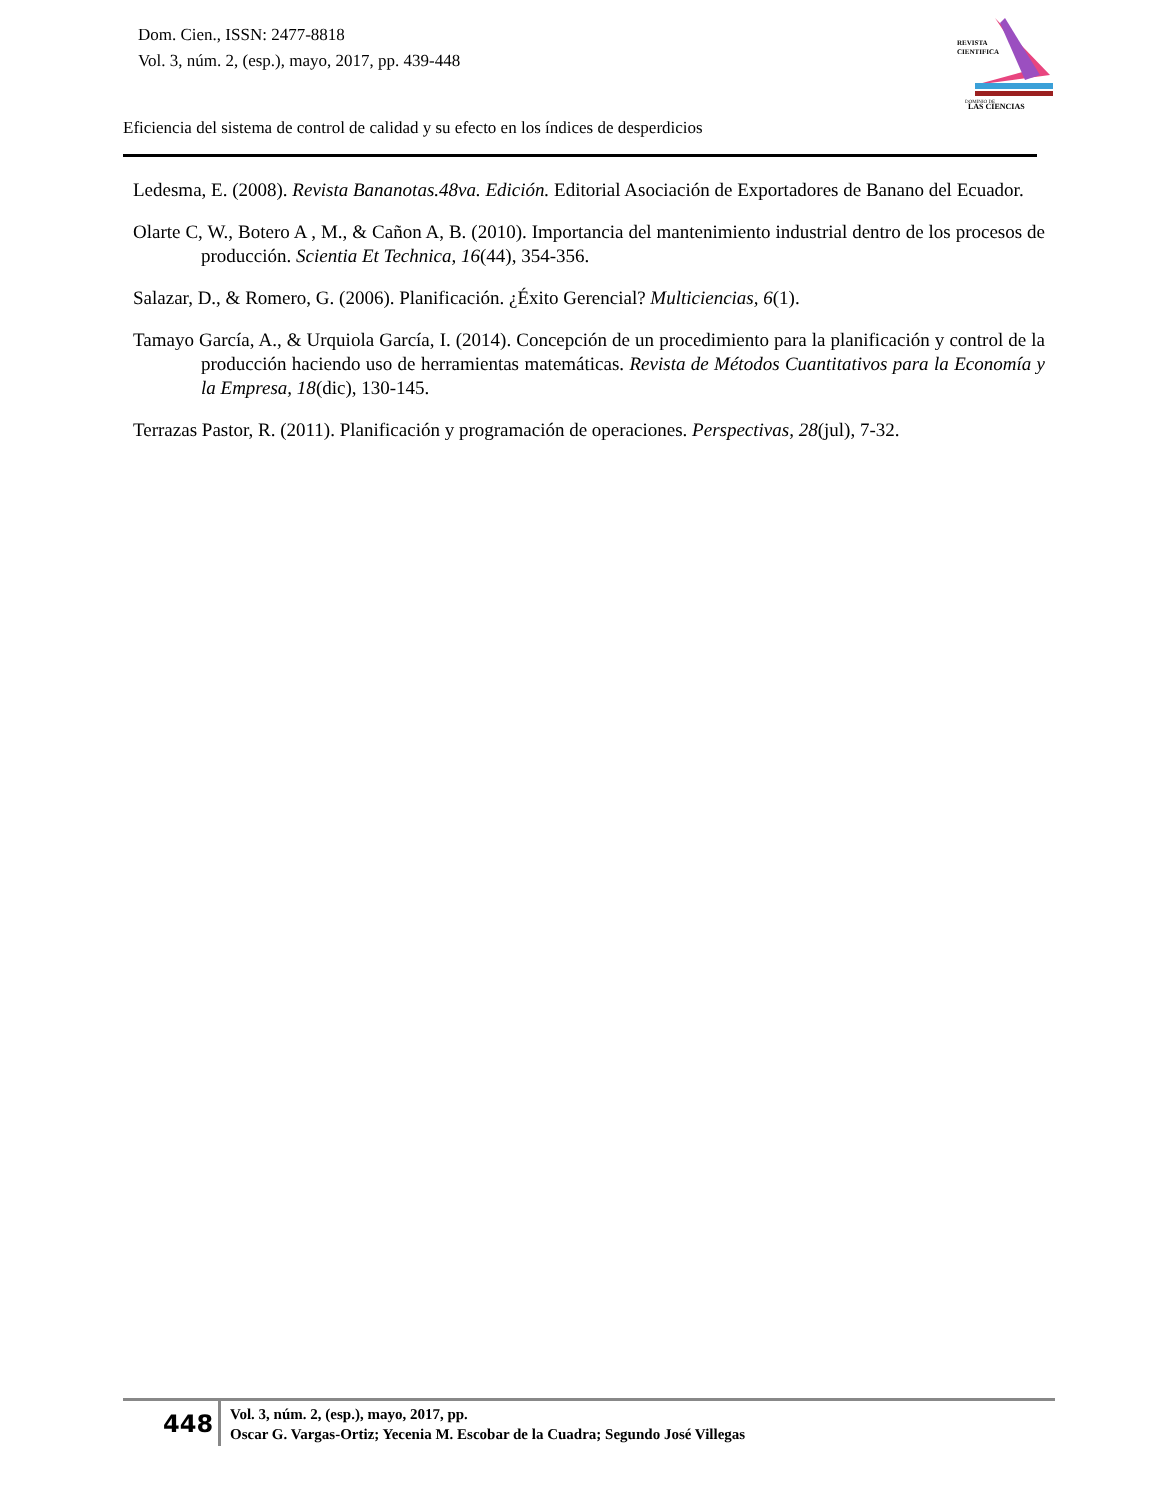Dom. Cien., ISSN: 2477-8818
Vol. 3, núm. 2, (esp.), mayo, 2017, pp. 439-448
REVISTA
CIENTIFICA
DOMINIO DE
LAS CIENCIAS
Eficiencia del sistema de control de calidad y su efecto en los índices de desperdicios
Ledesma, E. (2008). Revista Bananotas.48va. Edición. Editorial Asociación de Exportadores de Banano del Ecuador.
Olarte C, W., Botero A , M., & Cañon A, B. (2010). Importancia del mantenimiento industrial dentro de los procesos de producción. Scientia Et Technica, 16(44), 354-356.
Salazar, D., & Romero, G. (2006). Planificación. ¿Éxito Gerencial? Multiciencias, 6(1).
Tamayo García, A., & Urquiola García, I. (2014). Concepción de un procedimiento para la planificación y control de la producción haciendo uso de herramientas matemáticas. Revista de Métodos Cuantitativos para la Economía y la Empresa, 18(dic), 130-145.
Terrazas Pastor, R. (2011). Planificación y programación de operaciones. Perspectivas, 28(jul), 7-32.
448
Vol. 3, núm. 2, (esp.), mayo, 2017, pp.
Oscar G. Vargas-Ortiz; Yecenia M. Escobar de la Cuadra; Segundo José Villegas